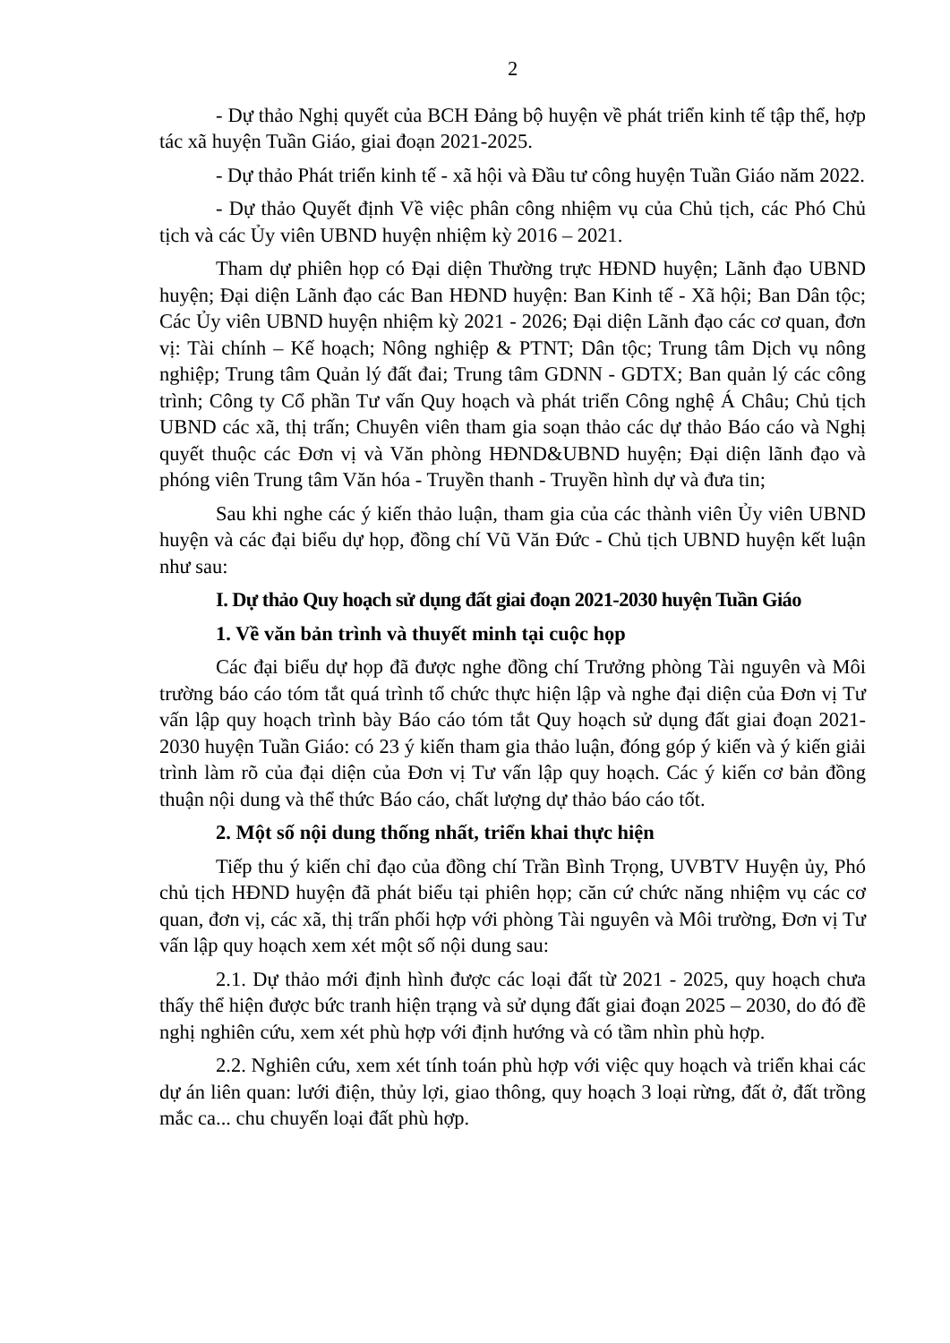2
- Dự thảo Nghị quyết của BCH Đảng bộ huyện về phát triển kinh tế tập thể, hợp tác xã huyện Tuần Giáo, giai đoạn 2021-2025.
- Dự thảo Phát triển kinh tế - xã hội và Đầu tư công huyện Tuần Giáo năm 2022.
- Dự thảo Quyết định Về việc phân công nhiệm vụ của Chủ tịch, các Phó Chủ tịch và các Ủy viên UBND huyện nhiệm kỳ 2016 – 2021.
Tham dự phiên họp có Đại diện Thường trực HĐND huyện; Lãnh đạo UBND huyện; Đại diện Lãnh đạo các Ban HĐND huyện: Ban Kinh tế - Xã hội; Ban Dân tộc; Các Ủy viên UBND huyện nhiệm kỳ 2021 - 2026; Đại diện Lãnh đạo các cơ quan, đơn vị: Tài chính – Kế hoạch; Nông nghiệp & PTNT; Dân tộc; Trung tâm Dịch vụ nông nghiệp; Trung tâm Quản lý đất đai; Trung tâm GDNN - GDTX; Ban quản lý các công trình; Công ty Cổ phần Tư vấn Quy hoạch và phát triển Công nghệ Á Châu; Chủ tịch UBND các xã, thị trấn; Chuyên viên tham gia soạn thảo các dự thảo Báo cáo và Nghị quyết thuộc các Đơn vị và Văn phòng HĐND&UBND huyện; Đại diện lãnh đạo và phóng viên Trung tâm Văn hóa - Truyền thanh - Truyền hình dự và đưa tin;
Sau khi nghe các ý kiến thảo luận, tham gia của các thành viên Ủy viên UBND huyện và các đại biểu dự họp, đồng chí Vũ Văn Đức - Chủ tịch UBND huyện kết luận như sau:
I. Dự thảo Quy hoạch sử dụng đất giai đoạn 2021-2030 huyện Tuần Giáo
1. Về văn bản trình và thuyết minh tại cuộc họp
Các đại biểu dự họp đã được nghe đồng chí Trưởng phòng Tài nguyên và Môi trường báo cáo tóm tắt quá trình tổ chức thực hiện lập và nghe đại diện của Đơn vị Tư vấn lập quy hoạch trình bày Báo cáo tóm tắt Quy hoạch sử dụng đất giai đoạn 2021-2030 huyện Tuần Giáo: có 23 ý kiến tham gia thảo luận, đóng góp ý kiến và ý kiến giải trình làm rõ của đại diện của Đơn vị Tư vấn lập quy hoạch. Các ý kiến cơ bản đồng thuận nội dung và thể thức Báo cáo, chất lượng dự thảo báo cáo tốt.
2. Một số nội dung thống nhất, triển khai thực hiện
Tiếp thu ý kiến chỉ đạo của đồng chí Trần Bình Trọng, UVBTV Huyện ủy, Phó chủ tịch HĐND huyện đã phát biểu tại phiên họp; căn cứ chức năng nhiệm vụ các cơ quan, đơn vị, các xã, thị trấn phối hợp với phòng Tài nguyên và Môi trường, Đơn vị Tư vấn lập quy hoạch xem xét một số nội dung sau:
2.1. Dự thảo mới định hình được các loại đất từ 2021 - 2025, quy hoạch chưa thấy thể hiện được bức tranh hiện trạng và sử dụng đất giai đoạn 2025 – 2030, do đó đề nghị nghiên cứu, xem xét phù hợp với định hướng và có tầm nhìn phù hợp.
2.2. Nghiên cứu, xem xét tính toán phù hợp với việc quy hoạch và triển khai các dự án liên quan: lưới điện, thủy lợi, giao thông, quy hoạch 3 loại rừng, đất ở, đất trồng mắc ca... chu chuyển loại đất phù hợp.